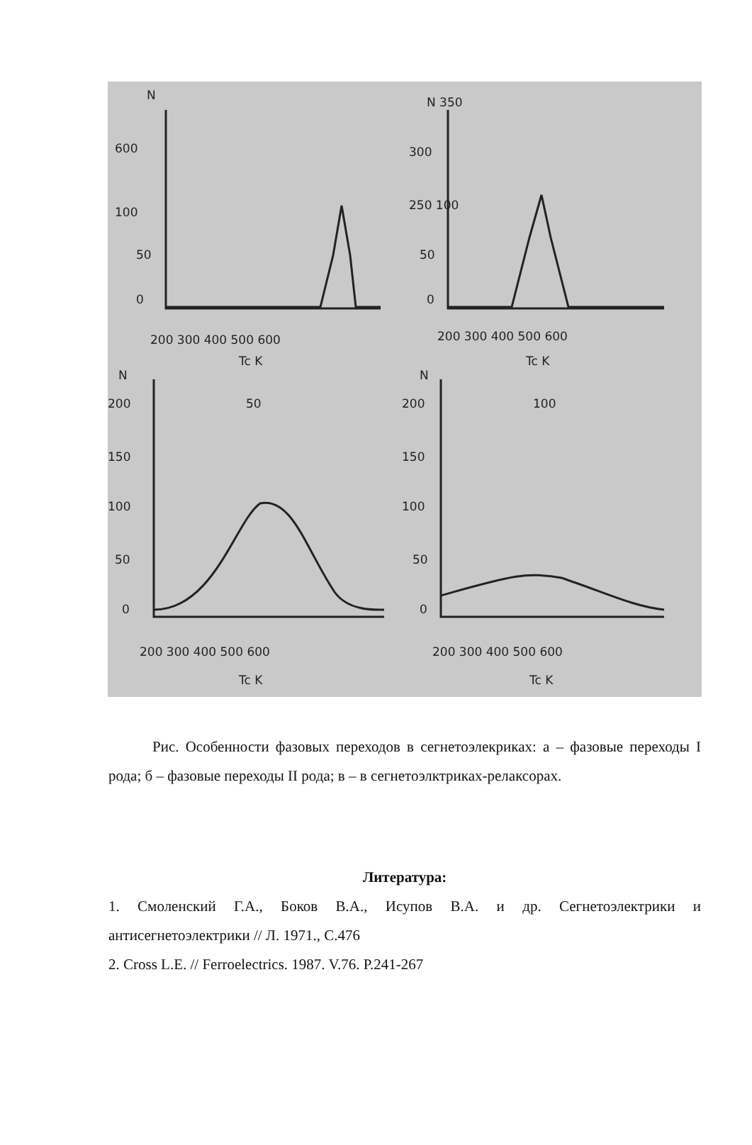N
600
100
50
0
200 300 400 500 600
Tc K
N 350
300
250 100
50
0
200 300 400 500 600
Tc K
N
200
150
100
50
0
50
200 300 400 500 600
Tc K
N
200
150
100
50
0
100
200 300 400 500 600
Tc K
Рис. Особенности фазовых переходов в сегнетоэлекриках: а – фазовые переходы I рода; б – фазовые переходы II рода; в – в сегнетоэлктриках-релаксорах.
Литература:
1. Смоленский Г.А., Боков В.А., Исупов В.А. и др. Сегнетоэлектрики и антисегнетоэлектрики // Л. 1971., С.476
2. Cross L.E. // Ferroelectrics. 1987. V.76. P.241-267